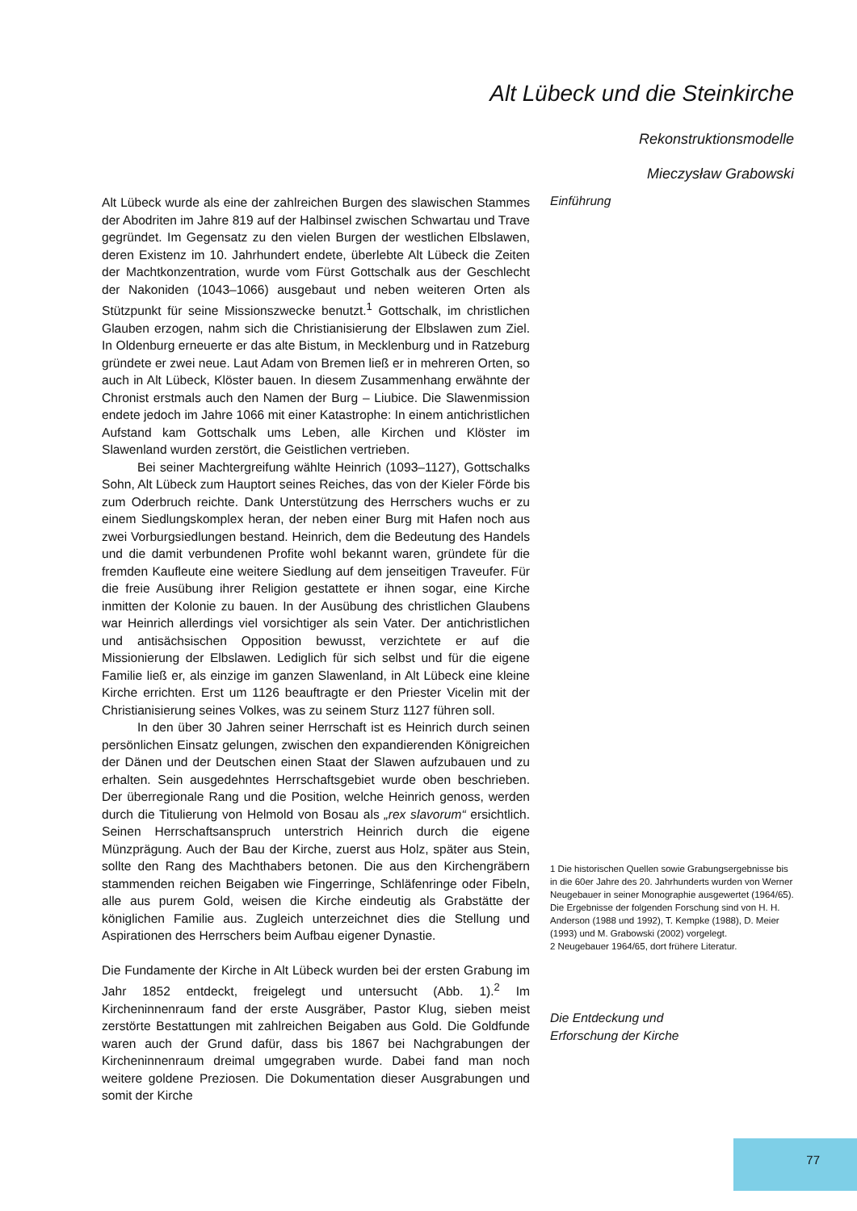Alt Lübeck und die Steinkirche
Rekonstruktionsmodelle
Mieczysław Grabowski
Alt Lübeck wurde als eine der zahlreichen Burgen des slawischen Stammes der Abodriten im Jahre 819 auf der Halbinsel zwischen Schwartau und Trave gegründet. Im Gegensatz zu den vielen Burgen der westlichen Elbslawen, deren Existenz im 10. Jahrhundert endete, überlebte Alt Lübeck die Zeiten der Machtkonzentration, wurde vom Fürst Gottschalk aus der Geschlecht der Nakoniden (1043–1066) ausgebaut und neben weiteren Orten als Stützpunkt für seine Missionszwecke benutzt.<sup>1</sup> Gottschalk, im christlichen Glauben erzogen, nahm sich die Christianisierung der Elbslawen zum Ziel. In Oldenburg erneuerte er das alte Bistum, in Mecklenburg und in Ratzeburg gründete er zwei neue. Laut Adam von Bremen ließ er in mehreren Orten, so auch in Alt Lübeck, Klöster bauen. In diesem Zusammenhang erwähnte der Chronist erstmals auch den Namen der Burg – Liubice. Die Slawenmission endete jedoch im Jahre 1066 mit einer Katastrophe: In einem antichristlichen Aufstand kam Gottschalk ums Leben, alle Kirchen und Klöster im Slawenland wurden zerstört, die Geistlichen vertrieben.
Bei seiner Machtergreifung wählte Heinrich (1093–1127), Gottschalks Sohn, Alt Lübeck zum Hauptort seines Reiches, das von der Kieler Förde bis zum Oderbruch reichte. Dank Unterstützung des Herrschers wuchs er zu einem Siedlungskomplex heran, der neben einer Burg mit Hafen noch aus zwei Vorburgsiedlungen bestand. Heinrich, dem die Bedeutung des Handels und die damit verbundenen Profite wohl bekannt waren, gründete für die fremden Kaufleute eine weitere Siedlung auf dem jenseitigen Traveufer. Für die freie Ausübung ihrer Religion gestattete er ihnen sogar, eine Kirche inmitten der Kolonie zu bauen. In der Ausübung des christlichen Glaubens war Heinrich allerdings viel vorsichtiger als sein Vater. Der antichristlichen und antisächsischen Opposition bewusst, verzichtete er auf die Missionierung der Elbslawen. Lediglich für sich selbst und für die eigene Familie ließ er, als einzige im ganzen Slawenland, in Alt Lübeck eine kleine Kirche errichten. Erst um 1126 beauftragte er den Priester Vicelin mit der Christianisierung seines Volkes, was zu seinem Sturz 1127 führen soll.
In den über 30 Jahren seiner Herrschaft ist es Heinrich durch seinen persönlichen Einsatz gelungen, zwischen den expandierenden Königreichen der Dänen und der Deutschen einen Staat der Slawen aufzubauen und zu erhalten. Sein ausgedehntes Herrschaftsgebiet wurde oben beschrieben. Der überregionale Rang und die Position, welche Heinrich genoss, werden durch die Titulierung von Helmold von Bosau als „rex slavorum“ ersichtlich. Seinen Herrschaftsanspruch unterstrich Heinrich durch die eigene Münzprägung. Auch der Bau der Kirche, zuerst aus Holz, später aus Stein, sollte den Rang des Machthabers betonen. Die aus den Kirchengräbern stammenden reichen Beigaben wie Fingerringe, Schläfenringe oder Fibeln, alle aus purem Gold, weisen die Kirche eindeutig als Grabstätte der königlichen Familie aus. Zugleich unterzeichnet dies die Stellung und Aspirationen des Herrschers beim Aufbau eigener Dynastie.
Die Fundamente der Kirche in Alt Lübeck wurden bei der ersten Grabung im Jahr 1852 entdeckt, freigelegt und untersucht (Abb. 1).<sup>2</sup> Im Kircheninnenraum fand der erste Ausgräber, Pastor Klug, sieben meist zerstörte Bestattungen mit zahlreichen Beigaben aus Gold. Die Goldfunde waren auch der Grund dafür, dass bis 1867 bei Nachgrabungen der Kircheninnenraum dreimal umgegraben wurde. Dabei fand man noch weitere goldene Preziosen. Die Dokumentation dieser Ausgrabungen und somit der Kirche
Einführung
1 Die historischen Quellen sowie Grabungsergebnisse bis in die 60er Jahre des 20. Jahrhunderts wurden von Werner Neugebauer in seiner Monographie ausgewertet (1964/65). Die Ergebnisse der folgenden Forschung sind von H. H. Anderson (1988 und 1992), T. Kempke (1988), D. Meier (1993) und M. Grabowski (2002) vorgelegt.
2 Neugebauer 1964/65, dort frühere Literatur.
Die Entdeckung und
Erforschung der Kirche
77